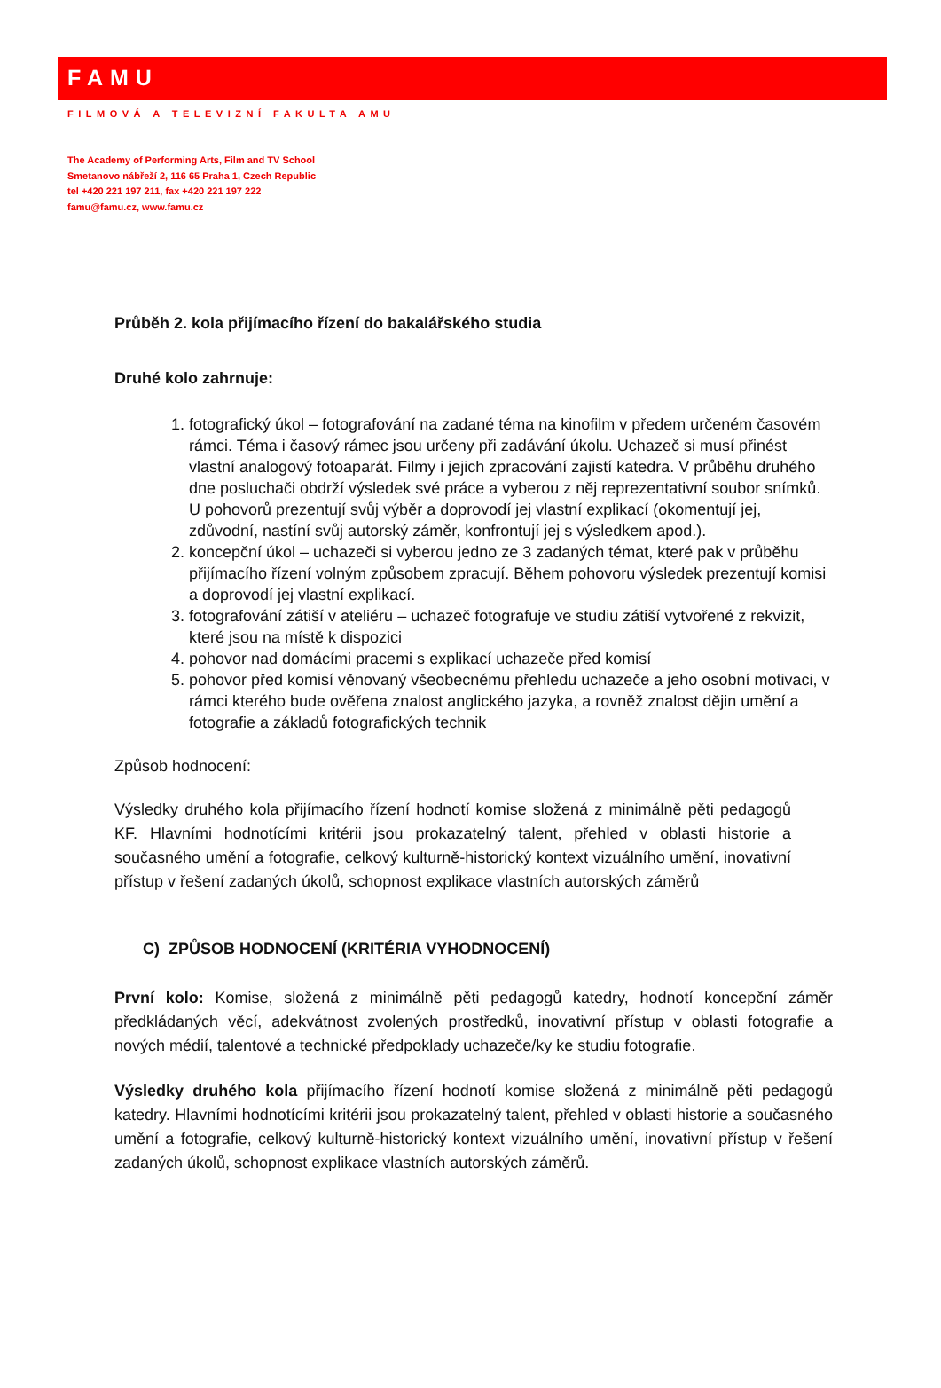FAMU
FILMOVÁ A TELEVIZNÍ FAKULTA AMU
The Academy of Performing Arts, Film and TV School
Smetanovo nábřeží 2, 116 65 Praha 1, Czech Republic
tel +420 221 197 211, fax +420 221 197 222
famu@famu.cz, www.famu.cz
Průběh 2. kola přijímacího řízení do bakalářského studia
Druhé kolo zahrnuje:
1. fotografický úkol – fotografování na zadané téma na kinofilm v předem určeném časovém rámci. Téma i časový rámec jsou určeny při zadávání úkolu. Uchazeč si musí přinést vlastní analogový fotoaparát. Filmy i jejich zpracování zajistí katedra. V průběhu druhého dne posluchači obdrží výsledek své práce a vyberou z něj reprezentativní soubor snímků. U pohovorů prezentují svůj výběr a doprovodí jej vlastní explikací (okomentují jej, zdůvodní, nastíní svůj autorský záměr, konfrontují jej s výsledkem apod.).
2. koncepční úkol – uchazeči si vyberou jedno ze 3 zadaných témat, které pak v průběhu přijímacího řízení volným způsobem zpracují. Během pohovoru výsledek prezentují komisi a doprovodí jej vlastní explikací.
3. fotografování zátiší v ateliéru – uchazeč fotografuje ve studiu zátiší vytvořené z rekvizit, které jsou na místě k dispozici
4. pohovor nad domácími pracemi s explikací uchazeče před komisí
5. pohovor před komisí věnovaný všeobecnému přehledu uchazeče a jeho osobní motivaci, v rámci kterého bude ověřena znalost anglického jazyka, a rovněž znalost dějin umění a fotografie a základů fotografických technik
Způsob hodnocení:
Výsledky druhého kola přijímacího řízení hodnotí komise složená z minimálně pěti pedagogů KF. Hlavními hodnotícími kritérii jsou prokazatelný talent, přehled v oblasti historie a současného umění a fotografie, celkový kulturně-historický kontext vizuálního umění, inovativní přístup v řešení zadaných úkolů, schopnost explikace vlastních autorských záměrů
C) ZPŮSOB HODNOCENÍ (KRITÉRIA VYHODNOCENÍ)
První kolo: Komise, složená z minimálně pěti pedagogů katedry, hodnotí koncepční záměr předkládaných věcí, adekvátnost zvolených prostředků, inovativní přístup v oblasti fotografie a nových médií, talentové a technické předpoklady uchazeče/ky ke studiu fotografie.
Výsledky druhého kola přijímacího řízení hodnotí komise složená z minimálně pěti pedagogů katedry. Hlavními hodnotícími kritérii jsou prokazatelný talent, přehled v oblasti historie a současného umění a fotografie, celkový kulturně-historický kontext vizuálního umění, inovativní přístup v řešení zadaných úkolů, schopnost explikace vlastních autorských záměrů.